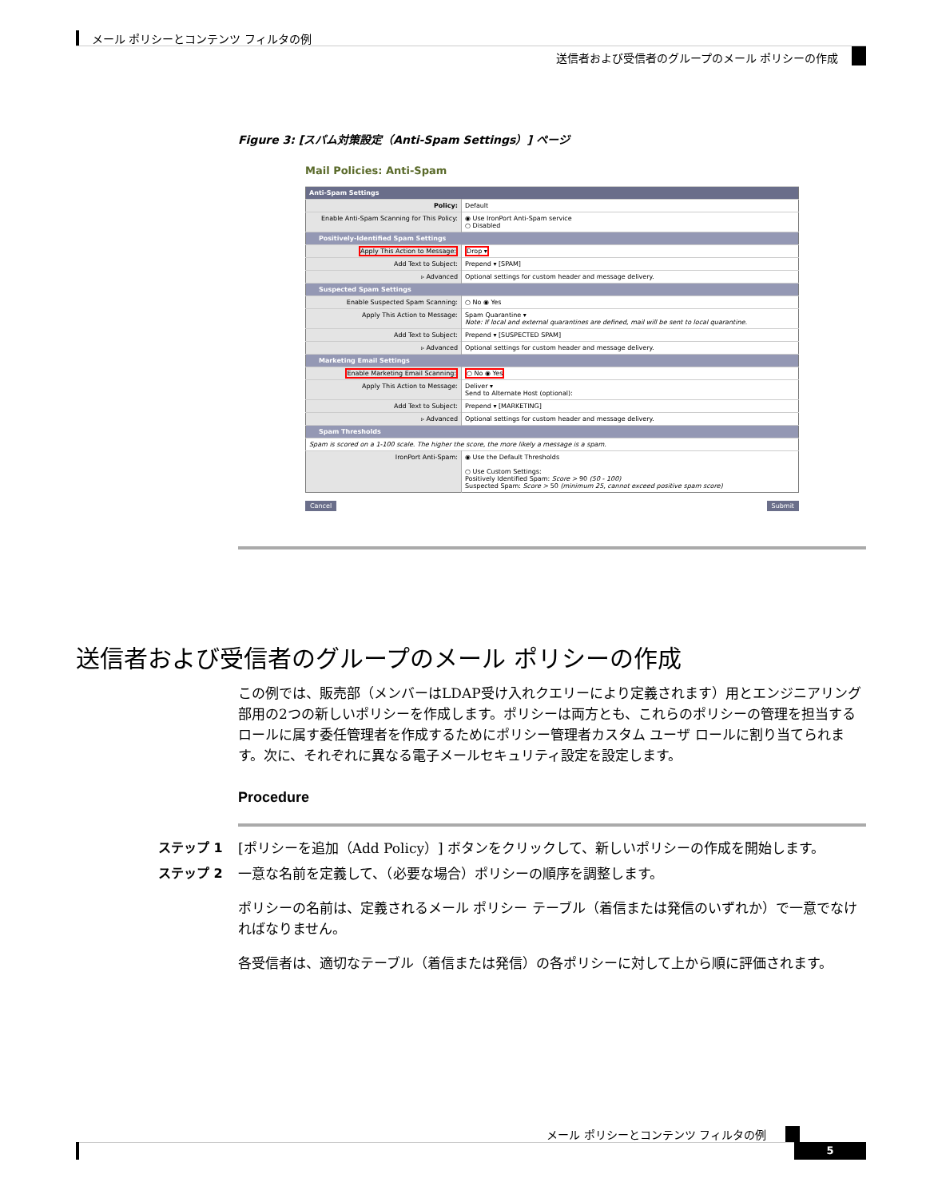メール ポリシーとコンテンツ フィルタの例
送信者および受信者のグループのメール ポリシーの作成
Figure 3: [スパム対策設定（Anti-Spam Settings）] ページ
Mail Policies: Anti-Spam
| Anti-Spam Settings | |
| Policy: | Default |
| Enable Anti-Spam Scanning for This Policy: | ◉ Use IronPort Anti-Spam service ○ Disabled |
| Positively-Identified Spam Settings | |
| Apply This Action to Message: | Drop ▾ |
| Add Text to Subject: | Prepend ▾ [SPAM] |
| ▹ Advanced | Optional settings for custom header and message delivery. |
| Suspected Spam Settings | |
| Enable Suspected Spam Scanning: | ○ No ◉ Yes |
| Apply This Action to Message: | Spam Quarantine ▾ Note: If local and external quarantines are defined, mail will be sent to local quarantine. |
| Add Text to Subject: | Prepend ▾ [SUSPECTED SPAM] |
| ▹ Advanced | Optional settings for custom header and message delivery. |
| Marketing Email Settings | |
| Enable Marketing Email Scanning: | ○ No ◉ Yes |
| Apply This Action to Message: | Deliver ▾ Send to Alternate Host (optional): |
| Add Text to Subject: | Prepend ▾ [MARKETING] |
| ▹ Advanced | Optional settings for custom header and message delivery. |
| Spam Thresholds | |
| Spam is scored on a 1-100 scale. The higher the score, the more likely a message is a spam. | |
| IronPort Anti-Spam: | ◉ Use the Default Thresholds ○ Use Custom Settings: Positively Identified Spam: Score > 90 (50 - 100) Suspected Spam: Score > 50 (minimum 25, cannot exceed positive spam score) |
Cancel Submit
送信者および受信者のグループのメール ポリシーの作成
この例では、販売部（メンバーはLDAP受け入れクエリーにより定義されます）用とエンジニアリング部用の2つの新しいポリシーを作成します。ポリシーは両方とも、これらのポリシーの管理を担当するロールに属す委任管理者を作成するためにポリシー管理者カスタム ユーザ ロールに割り当てられます。次に、それぞれに異なる電子メールセキュリティ設定を設定します。
Procedure
ステップ 1 [ポリシーを追加（Add Policy）] ボタンをクリックして、新しいポリシーの作成を開始します。
ステップ 2 一意な名前を定義して、（必要な場合）ポリシーの順序を調整します。
ポリシーの名前は、定義されるメール ポリシー テーブル（着信または発信のいずれか）で一意でなければなりません。
各受信者は、適切なテーブル（着信または発信）の各ポリシーに対して上から順に評価されます。
メール ポリシーとコンテンツ フィルタの例
5